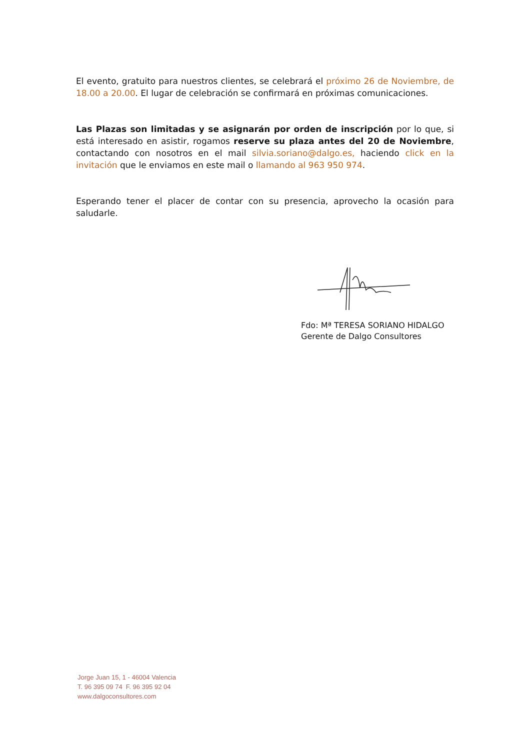El evento, gratuito para nuestros clientes, se celebrará el próximo 26 de Noviembre, de 18.00 a 20.00. El lugar de celebración se confirmará en próximas comunicaciones.
Las Plazas son limitadas y se asignarán por orden de inscripción por lo que, si está interesado en asistir, rogamos reserve su plaza antes del 20 de Noviembre, contactando con nosotros en el mail silvia.soriano@dalgo.es, haciendo click en la invitación que le enviamos en este mail o llamando al 963 950 974.
Esperando tener el placer de contar con su presencia, aprovecho la ocasión para saludarle.
Fdo: Mª TERESA SORIANO HIDALGO
Gerente de Dalgo Consultores
Jorge Juan 15, 1 - 46004 Valencia
T. 96 395 09 74 F. 96 395 92 04
www.dalgoconsultores.com